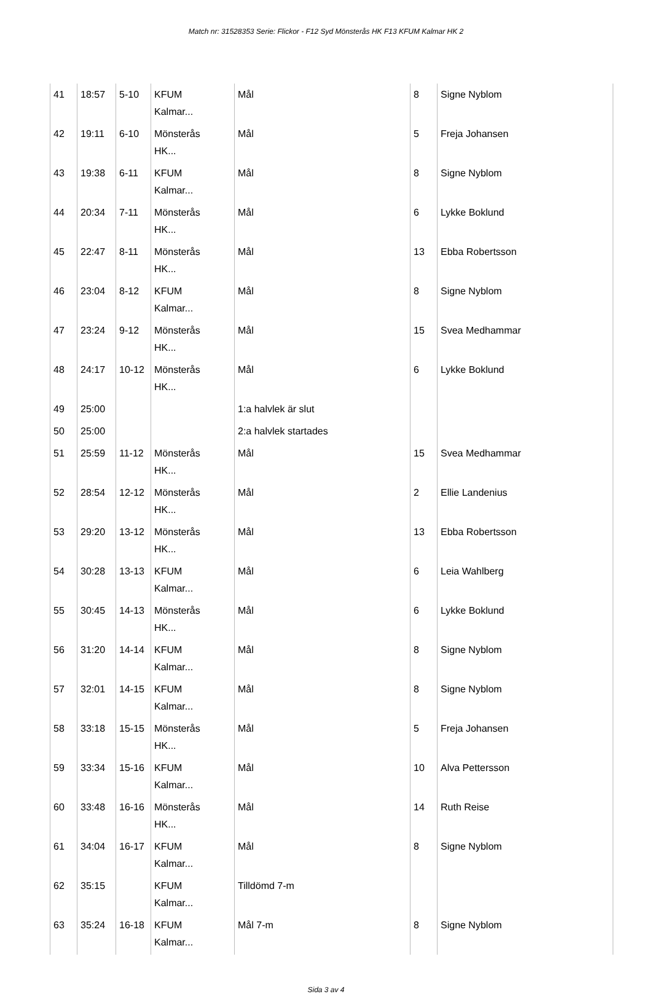Match nr: 31528353 Serie: Flickor - F12 Syd Mönsterås HK F13 KFUM Kalmar HK 2
| 41 | 18:57 | 5-10 | KFUM Kalmar... | Mål | 8 | Signe Nyblom |
| 42 | 19:11 | 6-10 | Mönsterås HK... | Mål | 5 | Freja Johansen |
| 43 | 19:38 | 6-11 | KFUM Kalmar... | Mål | 8 | Signe Nyblom |
| 44 | 20:34 | 7-11 | Mönsterås HK... | Mål | 6 | Lykke Boklund |
| 45 | 22:47 | 8-11 | Mönsterås HK... | Mål | 13 | Ebba Robertsson |
| 46 | 23:04 | 8-12 | KFUM Kalmar... | Mål | 8 | Signe Nyblom |
| 47 | 23:24 | 9-12 | Mönsterås HK... | Mål | 15 | Svea Medhammar |
| 48 | 24:17 | 10-12 | Mönsterås HK... | Mål | 6 | Lykke Boklund |
| 49 | 25:00 | | | 1:a halvlek är slut | | |
| 50 | 25:00 | | | 2:a halvlek startades | | |
| 51 | 25:59 | 11-12 | Mönsterås HK... | Mål | 15 | Svea Medhammar |
| 52 | 28:54 | 12-12 | Mönsterås HK... | Mål | 2 | Ellie Landenius |
| 53 | 29:20 | 13-12 | Mönsterås HK... | Mål | 13 | Ebba Robertsson |
| 54 | 30:28 | 13-13 | KFUM Kalmar... | Mål | 6 | Leia Wahlberg |
| 55 | 30:45 | 14-13 | Mönsterås HK... | Mål | 6 | Lykke Boklund |
| 56 | 31:20 | 14-14 | KFUM Kalmar... | Mål | 8 | Signe Nyblom |
| 57 | 32:01 | 14-15 | KFUM Kalmar... | Mål | 8 | Signe Nyblom |
| 58 | 33:18 | 15-15 | Mönsterås HK... | Mål | 5 | Freja Johansen |
| 59 | 33:34 | 15-16 | KFUM Kalmar... | Mål | 10 | Alva Pettersson |
| 60 | 33:48 | 16-16 | Mönsterås HK... | Mål | 14 | Ruth Reise |
| 61 | 34:04 | 16-17 | KFUM Kalmar... | Mål | 8 | Signe Nyblom |
| 62 | 35:15 | | KFUM Kalmar... | Tilldömd 7-m | | |
| 63 | 35:24 | 16-18 | KFUM Kalmar... | Mål 7-m | 8 | Signe Nyblom |
Sida 3 av 4